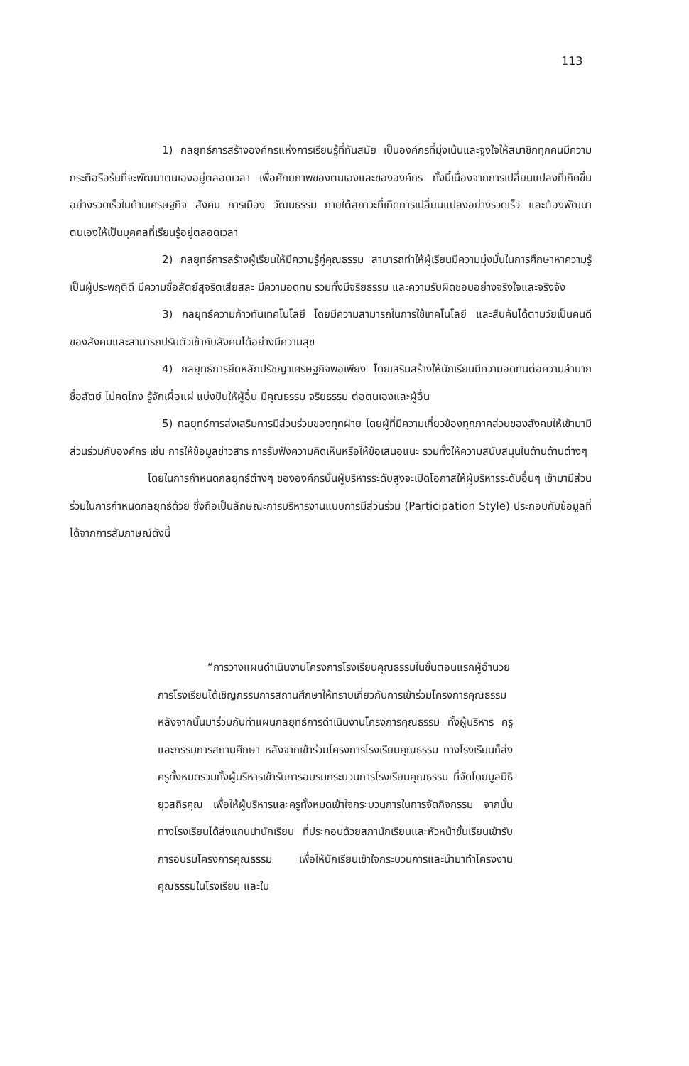113
1) กลยุทธ์การสร้างองค์กรแห่งการเรียนรู้ที่ทันสมัย เป็นองค์กรที่มุ่งเน้นและจูงใจให้สมาชิกทุกคนมีความกระตือรือร้นที่จะพัฒนาตนเองอยู่ตลอดเวลา เพื่อศักยภาพของตนเองและขององค์กร ทั้งนี้เนื่องจากการเปลี่ยนแปลงที่เกิดขึ้นอย่างรวดเร็วในด้านเศรษฐกิจ สังคม การเมือง วัฒนธรรม ภายใต้สภาวะที่เกิดการเปลี่ยนแปลงอย่างรวดเร็ว และต้องพัฒนาตนเองให้เป็นบุคคลที่เรียนรู้อยู่ตลอดเวลา
2) กลยุทธ์การสร้างผู้เรียนให้มีความรู้คู่คุณธรรม สามารถทำให้ผู้เรียนมีความมุ่งมั่นในการศึกษาหาความรู้ เป็นผู้ประพฤติดี มีความซื่อสัตย์สุจริตเสียสละ มีความอดทน รวมทั้งมีจริยธรรม และความรับผิดชอบอย่างจริงใจและจริงจัง
3) กลยุทธ์ความก้าวทันเทคโนโลยี โดยมีความสามารถในการใช้เทคโนโลยี และสืบค้นได้ตามวัยเป็นคนดีของสังคมและสามารถปรับตัวเข้ากับสังคมได้อย่างมีความสุข
4) กลยุทธ์การยึดหลักปรัชญาเศรษฐกิจพอเพียง โดยเสริมสร้างให้นักเรียนมีความอดทนต่อความลำบาก ซื่อสัตย์ ไม่คดโกง รู้จักเผื่อแผ่ แบ่งปันให้ผู้อื่น มีคุณธรรม จริยธรรม ต่อตนเองและผู้อื่น
5) กลยุทธ์การส่งเสริมการมีส่วนร่วมของทุกฝ่าย โดยผู้ที่มีความเกี่ยวข้องทุกภาคส่วนของสังคมให้เข้ามามีส่วนร่วมกับองค์กร เช่น การให้ข้อมูลข่าวสาร การรับฟังความคิดเห็นหรือให้ข้อเสนอแนะ รวมทั้งให้ความสนับสนุนในด้านด้านต่างๆ
โดยในการกำหนดกลยุทธ์ต่างๆ ขององค์กรนั้นผู้บริหารระดับสูงจะเปิดโอกาสให้ผู้บริหารระดับอื่นๆ เข้ามามีส่วนร่วมในการกำหนดกลยุทธ์ด้วย ซึ่งถือเป็นลักษณะการบริหารงานแบบการมีส่วนร่วม (Participation Style) ประกอบกับข้อมูลที่ได้จากการสัมภาษณ์ดังนี้
“การวางแผนดำเนินงานโครงการโรงเรียนคุณธรรมในขั้นตอนแรกผู้อำนวยการโรงเรียนได้เชิญกรรมการสถานศึกษาให้ทราบเกี่ยวกับการเข้าร่วมโครงการคุณธรรม หลังจากนั้นมาร่วมกันทำแผนกลยุทธ์การดำเนินงานโครงการคุณธรรม ทั้งผู้บริหาร ครู และกรรมการสถานศึกษา หลังจากเข้าร่วมโครงการโรงเรียนคุณธรรม ทางโรงเรียนก็ส่งครูทั้งหมดรวมทั้งผู้บริหารเข้ารับการอบรมกระบวนการโรงเรียนคุณธรรม ที่จัดโดยมูลนิธิยุวสถิรคุณ เพื่อให้ผู้บริหารและครูทั้งหมดเข้าใจกระบวนการในการจัดกิจกรรม จากนั้นทางโรงเรียนได้ส่งแกนนำนักเรียน ที่ประกอบด้วยสภานักเรียนและหัวหน้าชั้นเรียนเข้ารับการอบรมโครงการคุณธรรม เพื่อให้นักเรียนเข้าใจกระบวนการและนำมาทำโครงงานคุณธรรมในโรงเรียน และใน